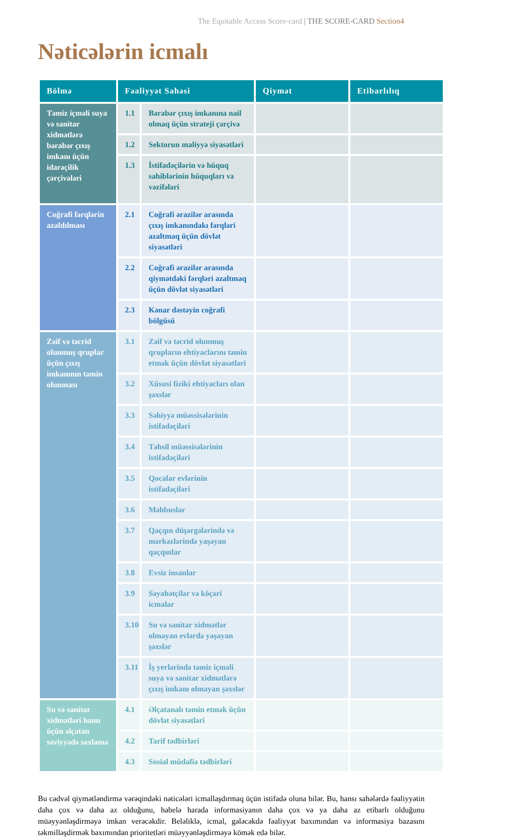The Equitable Access Score-card | THE SCORE-CARD Section4
Nəticələrin icmalı
| Bölmə | Fəaliyyət Sahəsi | | Qiymət | Etibarlılıq |
| --- | --- | --- | --- | --- |
| Təmiz içməli suya və sanitar xidmətlərə bərabər çıxış imkanı üçün idarəçilik çərçivələri | 1.1 | Bərabər çıxış imkanına nail olmaq üçün strateji çərçivə | | |
| | 1.2 | Sektorun maliyyə siyasətləri | | |
| | 1.3 | İstifadəçilərin və hüquq sahiblərinin hüquqları və vəzifələri | | |
| Coğrafi fərqlərin azaldılması | 2.1 | Coğrafi ərazilər arasında çıxış imkanındakı fərqləri azaltmaq üçün dövlət siyasətləri | | |
| | 2.2 | Coğrafi ərazilər arasında qiymətdəki fərqləri azaltmaq üçün dövlət siyasətləri | | |
| | 2.3 | Kənar dəstəyin coğrafi bölgüsü | | |
| Zəif və təcrid olunmuş qruplar üçün çıxış imkanının təmin olunması | 3.1 | Zəif və təcrid olunmuş qrupların ehtiyaclarını təmin etmək üçün dövlət siyasətləri | | |
| | 3.2 | Xüsusi fiziki ehtiyacları olan şəxslər | | |
| | 3.3 | Səhiyyə müəssisələrinin istifadəçiləri | | |
| | 3.4 | Təhsil müəssisələrinin istifadəçiləri | | |
| | 3.5 | Qocalar evlərinin istifadəçiləri | | |
| | 3.6 | Məhbuslar | | |
| | 3.7 | Qaçqın düşərgələrində və mərkəzlərində yaşayan qaçqınlar | | |
| | 3.8 | Evsiz insanlar | | |
| | 3.9 | Səyahətçilər və köçəri icmalar | | |
| | 3.10 | Su və sanitar xidmətlər olmayan evlərdə yaşayan şəxslər | | |
| | 3.11 | İş yerlərində təmiz içməli suya və sanitar xidmətlərə çıxış imkanı olmayan şəxslər | | |
| Su və sanitar xidmətləri hamı üçün əlçatan səviyyədə saxlama | 4.1 | Əlçatanalı təmin etmək üçün dövlət siyasətləri | | |
| | 4.2 | Tarif tədbirləri | | |
| | 4.3 | Sosial müdafiə tədbirləri | | |
Bu cədvəl qiymətləndirmə vərəqindəki nəticələri icmallaşdırmaq üçün istifadə oluna bilər. Bu, hansı sahələrdə fəaliyyətin daha çox və daha az olduğunu, habelə harada informasiyanın daha çox və ya daha az etibarlı olduğunu müəyyənləşdirməyə imkan verəcəkdir. Beləliklə, icmal, gələcəkdə fəaliyyət baxımından və informasiya bazasını təkmilləşdirmək baxımından prioritetləri müəyyənləşdirməyə kömək edə bilər.